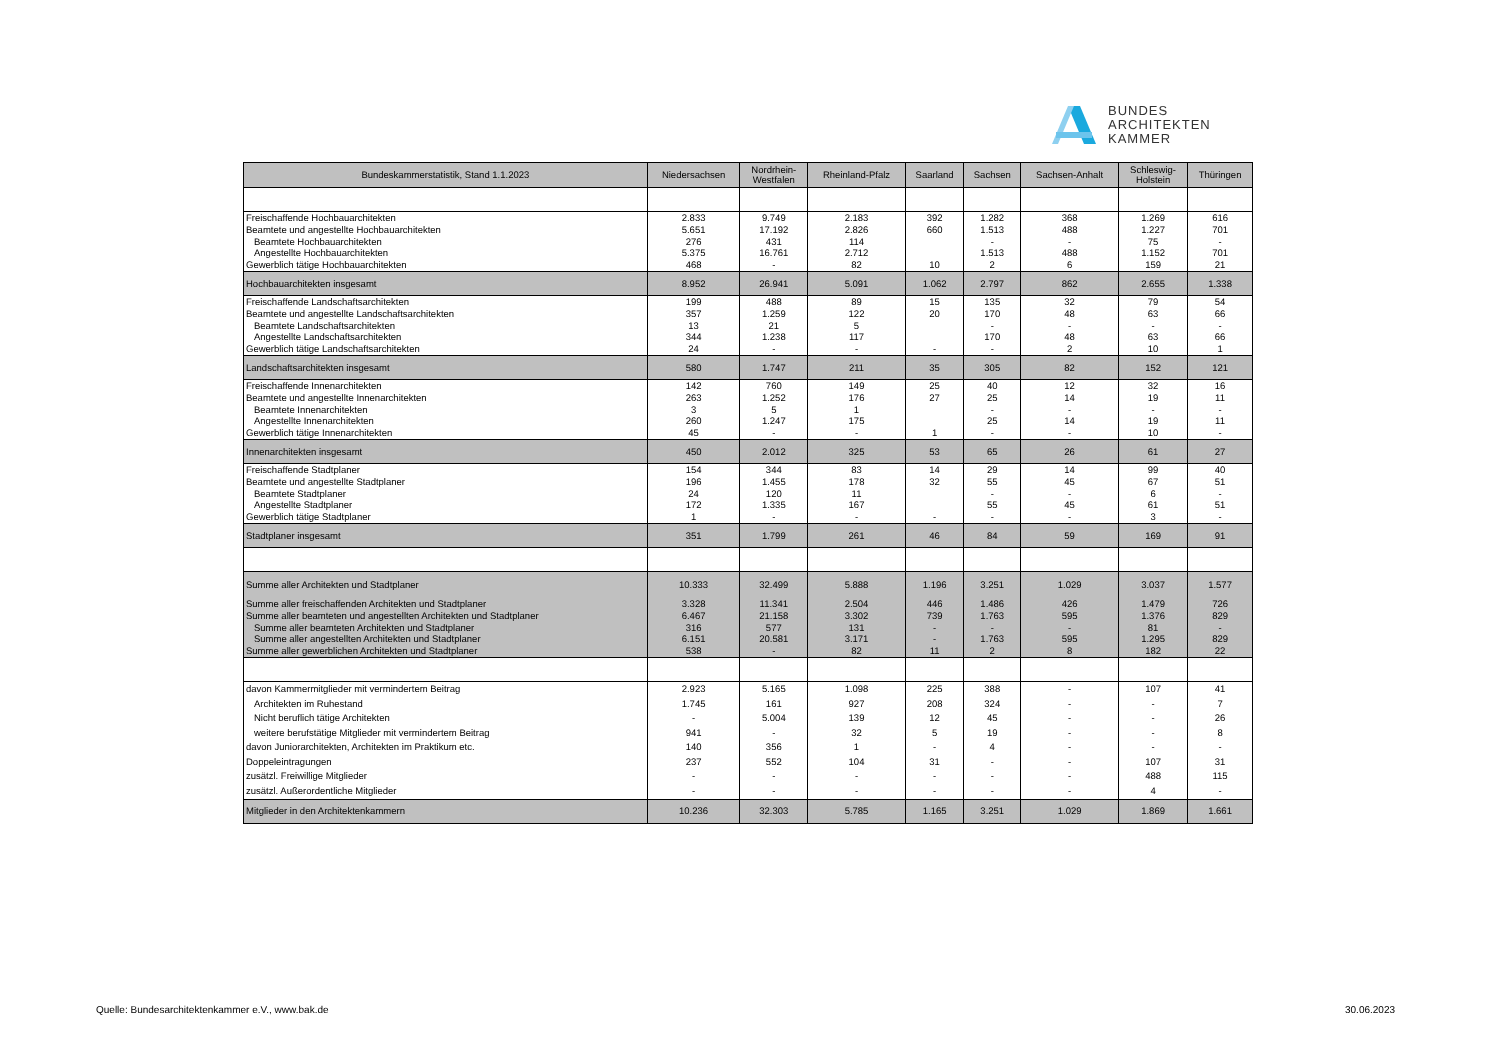BUNDES
ARCHITEKTEN
KAMMER
| Bundeskammerstatistik, Stand 1.1.2023 | Niedersachsen | Nordrhein- Westfalen | Rheinland-Pfalz | Saarland | Sachsen | Sachsen-Anhalt | Schleswig- Holstein | Thüringen |
| --- | --- | --- | --- | --- | --- | --- | --- | --- |
| Freischaffende Hochbauarchitekten | 2.833 | 9.749 | 2.183 | 392 | 1.282 | 368 | 1.269 | 616 |
| Beamtete und angestellte Hochbauarchitekten | 5.651 | 17.192 | 2.826 | 660 | 1.513 | 488 | 1.227 | 701 |
| Beamtete Hochbauarchitekten | 276 | 431 | 114 | | - | - | 75 | - |
| Angestellte Hochbauarchitekten | 5.375 | 16.761 | 2.712 | | 1.513 | 488 | 1.152 | 701 |
| Gewerblich tätige Hochbauarchitekten | 468 | - | 82 | 10 | 2 | 6 | 159 | 21 |
| Hochbauarchitekten insgesamt | 8.952 | 26.941 | 5.091 | 1.062 | 2.797 | 862 | 2.655 | 1.338 |
| Freischaffende Landschaftsarchitekten | 199 | 488 | 89 | 15 | 135 | 32 | 79 | 54 |
| Beamtete und angestellte Landschaftsarchitekten | 357 | 1.259 | 122 | 20 | 170 | 48 | 63 | 66 |
| Beamtete Landschaftsarchitekten | 13 | 21 | 5 | | - | - | - | - |
| Angestellte Landschaftsarchitekten | 344 | 1.238 | 117 | | 170 | 48 | 63 | 66 |
| Gewerblich tätige Landschaftsarchitekten | 24 | - | - | - | - | 2 | 10 | 1 |
| Landschaftsarchitekten insgesamt | 580 | 1.747 | 211 | 35 | 305 | 82 | 152 | 121 |
| Freischaffende Innenarchitekten | 142 | 760 | 149 | 25 | 40 | 12 | 32 | 16 |
| Beamtete und angestellte Innenarchitekten | 263 | 1.252 | 176 | 27 | 25 | 14 | 19 | 11 |
| Beamtete Innenarchitekten | 3 | 5 | 1 | | - | - | - | - |
| Angestellte Innenarchitekten | 260 | 1.247 | 175 | | 25 | 14 | 19 | 11 |
| Gewerblich tätige Innenarchitekten | 45 | - | - | 1 | - | - | 10 | - |
| Innenarchitekten insgesamt | 450 | 2.012 | 325 | 53 | 65 | 26 | 61 | 27 |
| Freischaffende Stadtplaner | 154 | 344 | 83 | 14 | 29 | 14 | 99 | 40 |
| Beamtete und angestellte Stadtplaner | 196 | 1.455 | 178 | 32 | 55 | 45 | 67 | 51 |
| Beamtete Stadtplaner | 24 | 120 | 11 | | - | - | 6 | - |
| Angestellte Stadtplaner | 172 | 1.335 | 167 | | 55 | 45 | 61 | 51 |
| Gewerblich tätige Stadtplaner | 1 | - | - | - | - | - | 3 | - |
| Stadtplaner insgesamt | 351 | 1.799 | 261 | 46 | 84 | 59 | 169 | 91 |
| Summe aller Architekten und Stadtplaner | 10.333 | 32.499 | 5.888 | 1.196 | 3.251 | 1.029 | 3.037 | 1.577 |
| Summe aller freischaffenden Architekten und Stadtplaner | 3.328 | 11.341 | 2.504 | 446 | 1.486 | 426 | 1.479 | 726 |
| Summe aller beamteten und angestellten Architekten und Stadtplaner | 6.467 | 21.158 | 3.302 | 739 | 1.763 | 595 | 1.376 | 829 |
| Summe aller beamteten Architekten und Stadtplaner | 316 | 577 | 131 | - | - | - | 81 | - |
| Summe aller angestellten Architekten und Stadtplaner | 6.151 | 20.581 | 3.171 | - | 1.763 | 595 | 1.295 | 829 |
| Summe aller gewerblichen Architekten und Stadtplaner | 538 | - | 82 | 11 | 2 | 8 | 182 | 22 |
| davon Kammermitglieder mit vermindertem Beitrag | 2.923 | 5.165 | 1.098 | 225 | 388 | - | 107 | 41 |
| Architekten im Ruhestand | 1.745 | 161 | 927 | 208 | 324 | - | - | 7 |
| Nicht beruflich tätige Architekten | - | 5.004 | 139 | 12 | 45 | - | - | 26 |
| weitere berufstätige Mitglieder mit vermindertem Beitrag | 941 | - | 32 | 5 | 19 | - | - | 8 |
| davon Juniorarchitekten, Architekten im Praktikum etc. | 140 | 356 | 1 | - | 4 | - | - | - |
| Doppeleintragungen | 237 | 552 | 104 | 31 | - | - | 107 | 31 |
| zusätzl. Freiwillige Mitglieder | - | - | - | - | - | - | 488 | 115 |
| zusätzl. Außerordentliche Mitglieder | - | - | - | - | - | - | 4 | - |
| Mitglieder in den Architektenkammern | 10.236 | 32.303 | 5.785 | 1.165 | 3.251 | 1.029 | 1.869 | 1.661 |
Quelle: Bundesarchitektenkammer e.V., www.bak.de
30.06.2023